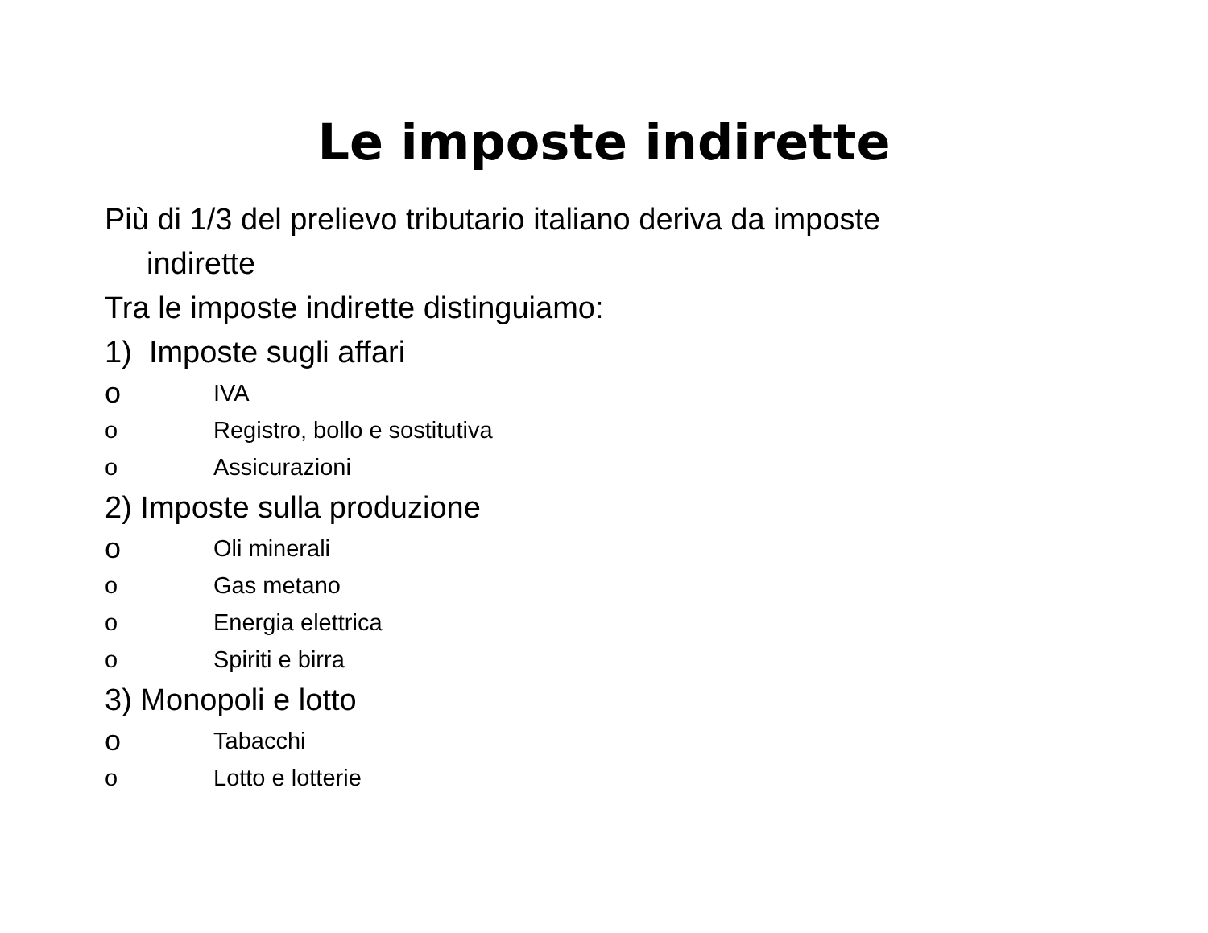Le imposte indirette
Più di 1/3 del prelievo tributario italiano deriva da imposte
indirette
Tra le imposte indirette distinguiamo:
1) Imposte sugli affari
o IVA
o Registro, bollo e sostitutiva
o Assicurazioni
2) Imposte sulla produzione
o Oli minerali
o Gas metano
o Energia elettrica
o Spiriti e birra
3) Monopoli e lotto
o Tabacchi
o Lotto e lotterie